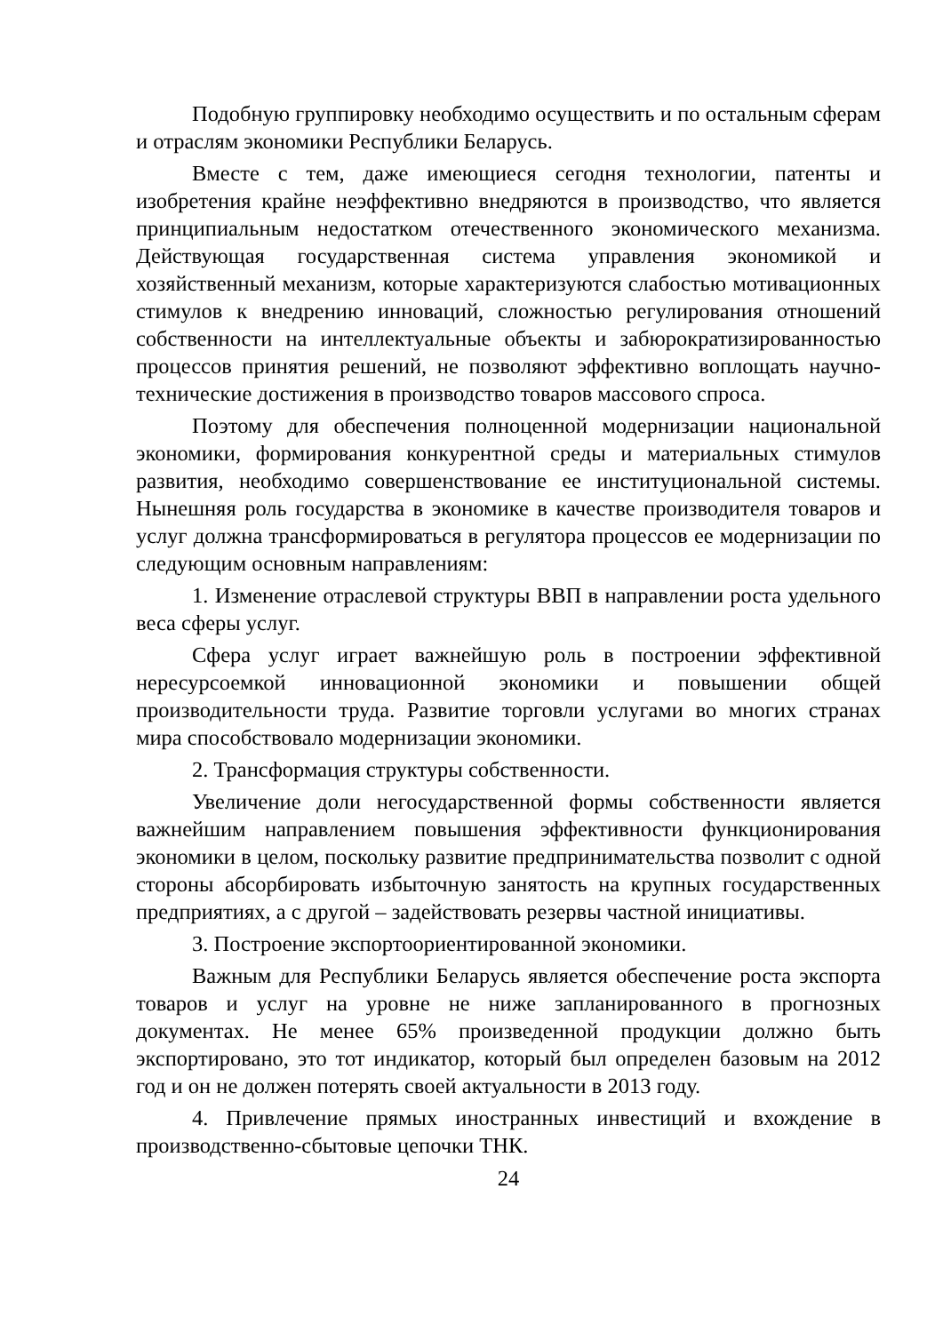Подобную группировку необходимо осуществить и по остальным сферам и отраслям экономики Республики Беларусь.
Вместе с тем, даже имеющиеся сегодня технологии, патенты и изобретения крайне неэффективно внедряются в производство, что является принципиальным недостатком отечественного экономического механизма. Действующая государственная система управления экономикой и хозяйственный механизм, которые характеризуются слабостью мотивационных стимулов к внедрению инноваций, сложностью регулирования отношений собственности на интеллектуальные объекты и забюрократизированностью процессов принятия решений, не позволяют эффективно воплощать научно-технические достижения в производство товаров массового спроса.
Поэтому для обеспечения полноценной модернизации национальной экономики, формирования конкурентной среды и материальных стимулов развития, необходимо совершенствование ее институциональной системы. Нынешняя роль государства в экономике в качестве производителя товаров и услуг должна трансформироваться в регулятора процессов ее модернизации по следующим основным направлениям:
1. Изменение отраслевой структуры ВВП в направлении роста удельного веса сферы услуг.
Сфера услуг играет важнейшую роль в построении эффективной нересурсоемкой инновационной экономики и повышении общей производительности труда. Развитие торговли услугами во многих странах мира способствовало модернизации экономики.
2. Трансформация структуры собственности.
Увеличение доли негосударственной формы собственности является важнейшим направлением повышения эффективности функционирования экономики в целом, поскольку развитие предпринимательства позволит с одной стороны абсорбировать избыточную занятость на крупных государственных предприятиях, а с другой – задействовать резервы частной инициативы.
3. Построение экспортоориентированной экономики.
Важным для Республики Беларусь является обеспечение роста экспорта товаров и услуг на уровне не ниже запланированного в прогнозных документах. Не менее 65% произведенной продукции должно быть экспортировано, это тот индикатор, который был определен базовым на 2012 год и он не должен потерять своей актуальности в 2013 году.
4. Привлечение прямых иностранных инвестиций и вхождение в производственно-сбытовые цепочки ТНК.
24